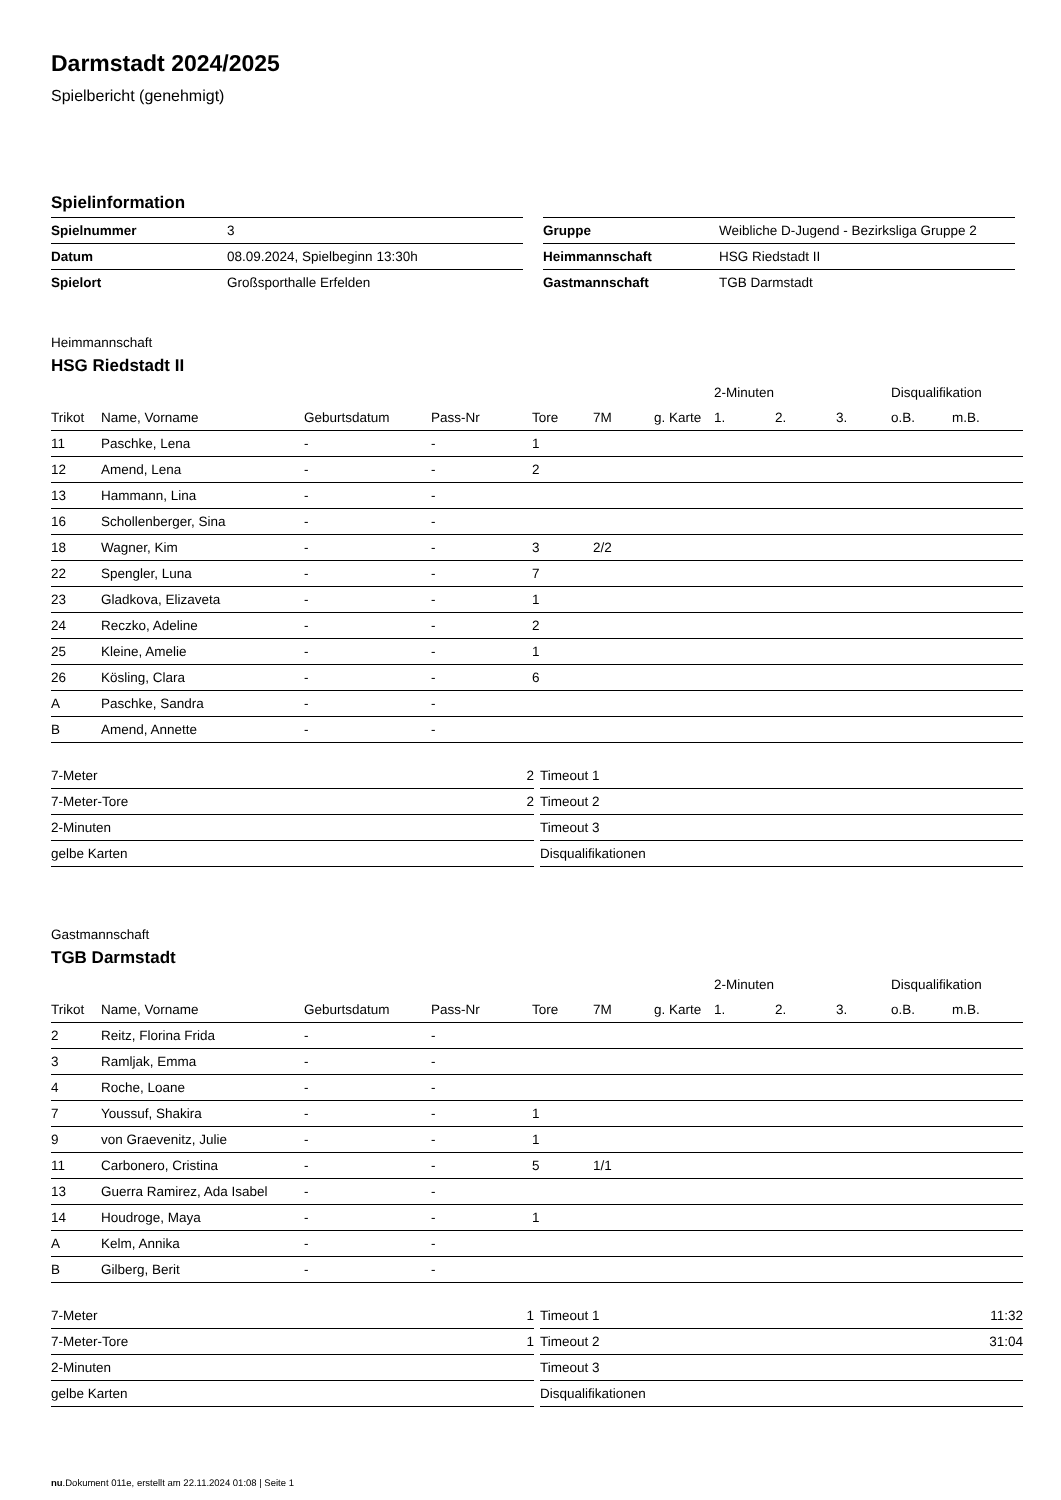Darmstadt 2024/2025
Spielbericht (genehmigt)
Spielinformation
| Spielnummer | 3 |
| Datum | 08.09.2024, Spielbeginn 13:30h |
| Spielort | Großsporthalle Erfelden |
| Gruppe | Weibliche D-Jugend - Bezirksliga Gruppe 2 |
| Heimmannschaft | HSG Riedstadt II |
| Gastmannschaft | TGB Darmstadt |
Heimmannschaft
HSG Riedstadt II
| | | | | | | | 2-Minuten | | | Disqualifikation | |
| --- | --- | --- | --- | --- | --- | --- | --- | --- | --- | --- | --- |
| Trikot | Name, Vorname | Geburtsdatum | Pass-Nr | Tore | 7M | g. Karte | 1. | 2. | 3. | o.B. | m.B. |
| 11 | Paschke, Lena | - | - | 1 | | | | | | | |
| 12 | Amend, Lena | - | - | 2 | | | | | | | |
| 13 | Hammann, Lina | - | - | | | | | | | | |
| 16 | Schollenberger, Sina | - | - | | | | | | | | |
| 18 | Wagner, Kim | - | - | 3 | 2/2 | | | | | | |
| 22 | Spengler, Luna | - | - | 7 | | | | | | | |
| 23 | Gladkova, Elizaveta | - | - | 1 | | | | | | | |
| 24 | Reczko, Adeline | - | - | 2 | | | | | | | |
| 25 | Kleine, Amelie | - | - | 1 | | | | | | | |
| 26 | Kösling, Clara | - | - | 6 | | | | | | | |
| A | Paschke, Sandra | - | - | | | | | | | | |
| B | Amend, Annette | - | - | | | | | | | | |
| 7-Meter | 2 |
| 7-Meter-Tore | 2 |
| 2-Minuten | |
| gelbe Karten | |
| Timeout 1 | |
| Timeout 2 | |
| Timeout 3 | |
| Disqualifikationen | |
Gastmannschaft
TGB Darmstadt
| | | | | | | | 2-Minuten | | | Disqualifikation | |
| --- | --- | --- | --- | --- | --- | --- | --- | --- | --- | --- | --- |
| Trikot | Name, Vorname | Geburtsdatum | Pass-Nr | Tore | 7M | g. Karte | 1. | 2. | 3. | o.B. | m.B. |
| 2 | Reitz, Florina Frida | - | - | | | | | | | | |
| 3 | Ramljak, Emma | - | - | | | | | | | | |
| 4 | Roche, Loane | - | - | | | | | | | | |
| 7 | Youssuf, Shakira | - | - | 1 | | | | | | | |
| 9 | von Graevenitz, Julie | - | - | 1 | | | | | | | |
| 11 | Carbonero, Cristina | - | - | 5 | 1/1 | | | | | | |
| 13 | Guerra Ramirez, Ada Isabel | - | - | | | | | | | | |
| 14 | Houdroge, Maya | - | - | 1 | | | | | | | |
| A | Kelm, Annika | - | - | | | | | | | | |
| B | Gilberg, Berit | - | - | | | | | | | | |
| 7-Meter | 1 |
| 7-Meter-Tore | 1 |
| 2-Minuten | |
| gelbe Karten | |
| Timeout 1 | 11:32 |
| Timeout 2 | 31:04 |
| Timeout 3 | |
| Disqualifikationen | |
nu.Dokument 011e, erstellt am 22.11.2024 01:08 | Seite 1